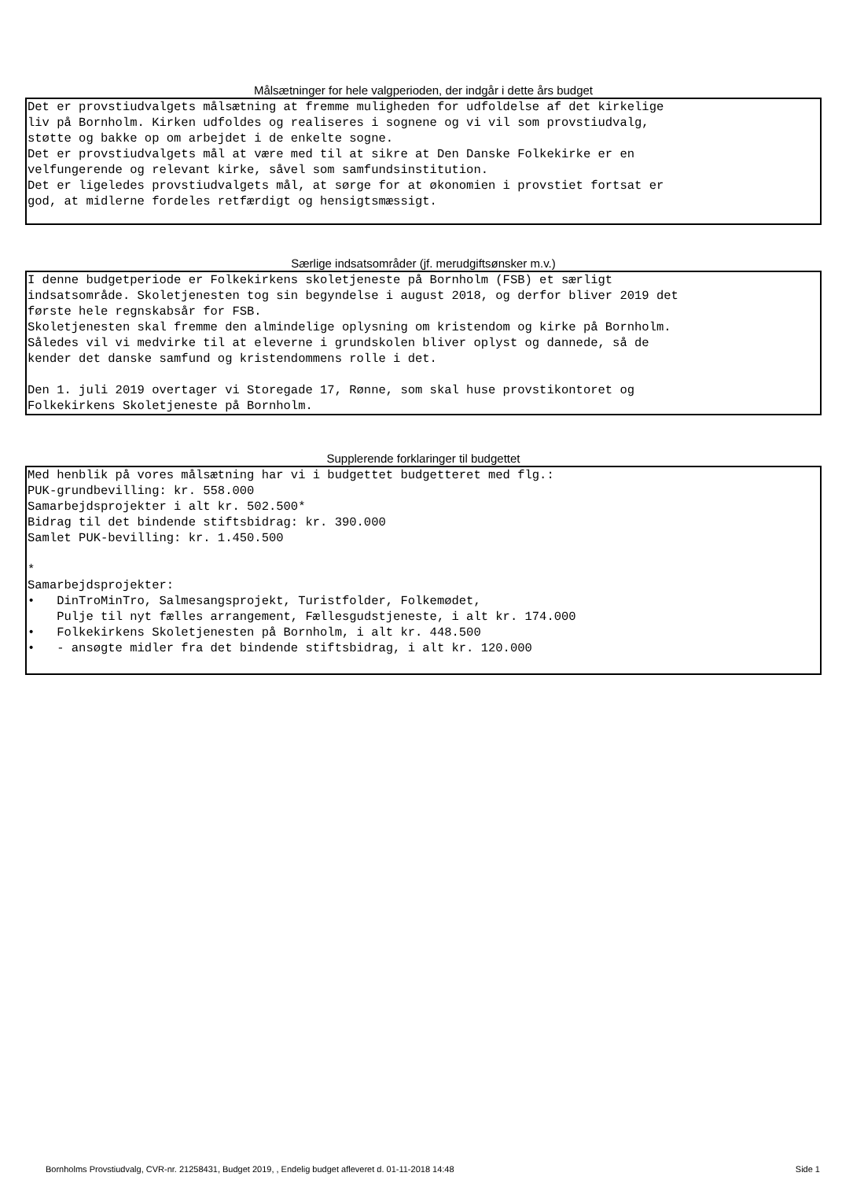Målsætninger for hele valgperioden, der indgår i dette års budget
Det er provstiudvalgets målsætning at fremme muligheden for udfoldelse af det kirkelige liv på Bornholm. Kirken udfoldes og realiseres i sognene og vi vil som provstiudvalg, støtte og bakke op om arbejdet i de enkelte sogne. Det er provstiudvalgets mål at være med til at sikre at Den Danske Folkekirke er en velfungerende og relevant kirke, såvel som samfundsinstitution. Det er ligeledes provstiudvalgets mål, at sørge for at økonomien i provstiet fortsat er god, at midlerne fordeles retfærdigt og hensigtsmæssigt.
Særlige indsatsområder (jf. merudgiftsønsker m.v.)
I denne budgetperiode er Folkekirkens skoletjeneste på Bornholm (FSB) et særligt indsatsområde. Skoletjenesten tog sin begyndelse i august 2018, og derfor bliver 2019 det første hele regnskabsår for FSB. Skoletjenesten skal fremme den almindelige oplysning om kristendom og kirke på Bornholm. Således vil vi medvirke til at eleverne i grundskolen bliver oplyst og dannede, så de kender det danske samfund og kristendommens rolle i det. Den 1. juli 2019 overtager vi Storegade 17, Rønne, som skal huse provstikontoret og Folkekirkens Skoletjeneste på Bornholm.
Supplerende forklaringer til budgettet
Med henblik på vores målsætning har vi i budgettet budgetteret med flg.: PUK-grundbevilling: kr. 558.000 Samarbejdsprojekter i alt kr. 502.500* Bidrag til det bindende stiftsbidrag: kr. 390.000 Samlet PUK-bevilling: kr. 1.450.500 * Samarbejdsprojekter: • DinTroMinTro, Salmesangsprojekt, Turistfolder, Folkemødet, Pulje til nyt fælles arrangement, Fællesgudstjeneste, i alt kr. 174.000 • Folkekirkens Skoletjenesten på Bornholm, i alt kr. 448.500 • - ansøgte midler fra det bindende stiftsbidrag, i alt kr. 120.000
Bornholms Provstiudvalg, CVR-nr. 21258431, Budget 2019, , Endelig budget afleveret d. 01-11-2018 14:48 Side 1